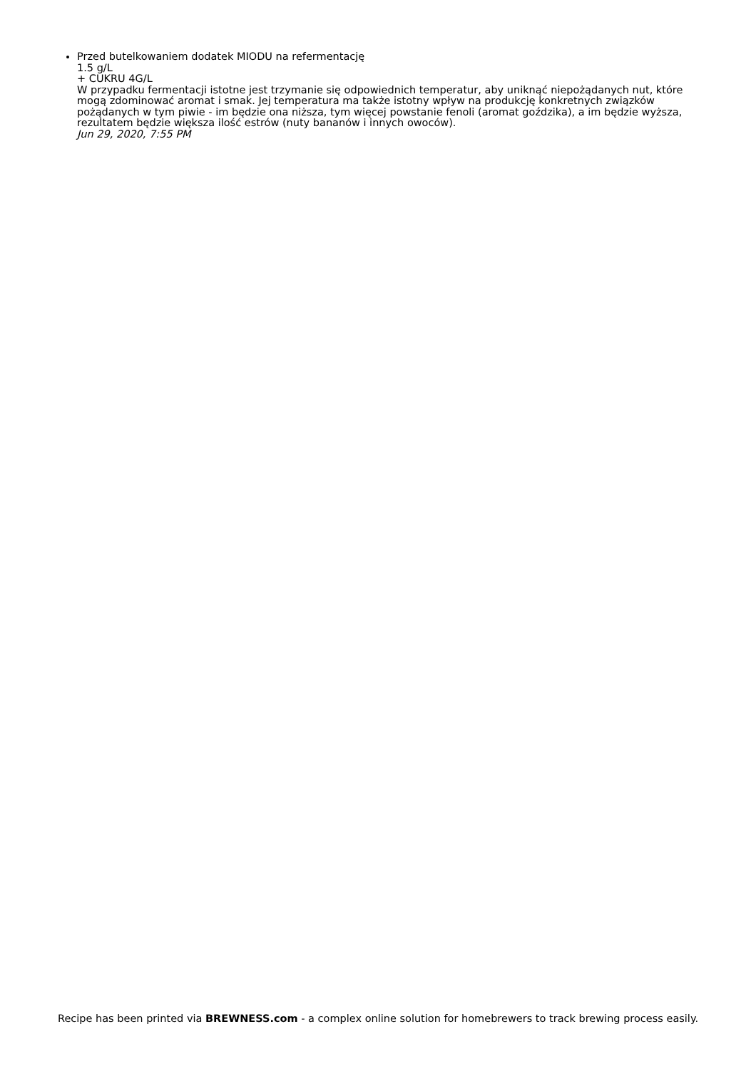Przed butelkowaniem dodatek MIODU na refermentację
1.5 g/L
+ CUKRU 4G/L
W przypadku fermentacji istotne jest trzymanie się odpowiednich temperatur, aby uniknąć niepożądanych nut, które mogą zdominować aromat i smak. Jej temperatura ma także istotny wpływ na produkcję konkretnych związków pożądanych w tym piwie - im będzie ona niższa, tym więcej powstanie fenoli (aromat goździka), a im będzie wyższa, rezultatem będzie większa ilość estrów (nuty bananów i innych owoców).
Jun 29, 2020, 7:55 PM
Recipe has been printed via BREWNESS.com - a complex online solution for homebrewers to track brewing process easily.